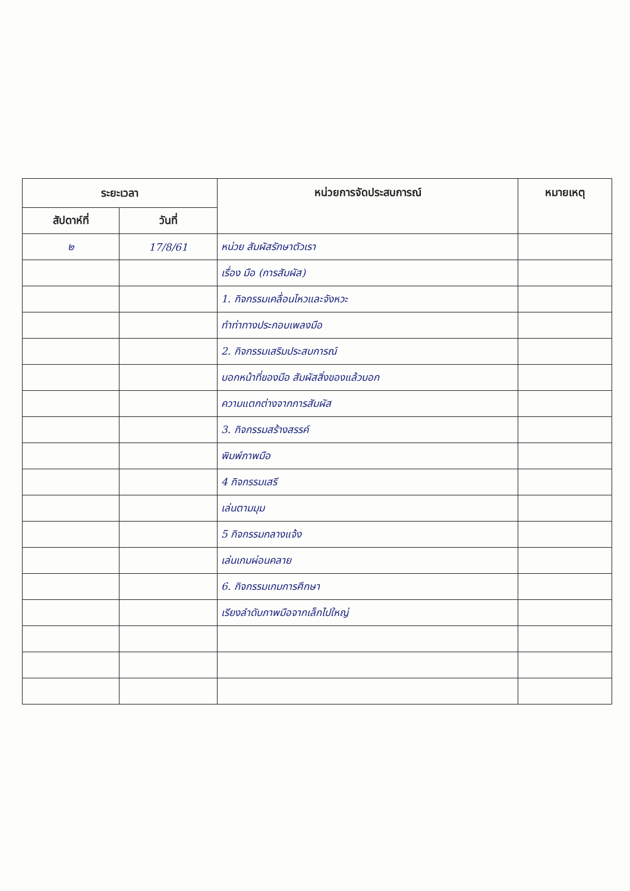| ระยะเวลา | | หน่วยการจัดประสบการณ์ | หมายเหตุ |
| --- | --- | --- | --- |
| สัปดาห์ที่ | วันที่ | | |
| ๒ | 17/8/61 | หน่วย สัมผัสรักษาตัวเรา | |
| | | เรื่อง มือ (การสัมผัส) | |
| | | 1. กิจกรรมเคลื่อนไหวและจังหวะ | |
| | | ทำท่าทางประกอบเพลงมือ | |
| | | 2. กิจกรรมเสริมประสบการณ์ | |
| | | บอกหน้าที่ของมือ สัมผัสสิ่งของแล้วบอก | |
| | | ความแตกต่างจากการสัมผัส | |
| | | 3. กิจกรรมสร้างสรรค์ | |
| | | พิมพ์ภาพมือ | |
| | | 4 กิจกรรมเสรี | |
| | | เล่นตามมุม | |
| | | 5 กิจกรรมกลางแจ้ง | |
| | | เล่นเกมผ่อนคลาย | |
| | | 6. กิจกรรมเกมการศึกษา | |
| | | เรียงลำดับภาพมือจากเล็กไปใหญ่ | |